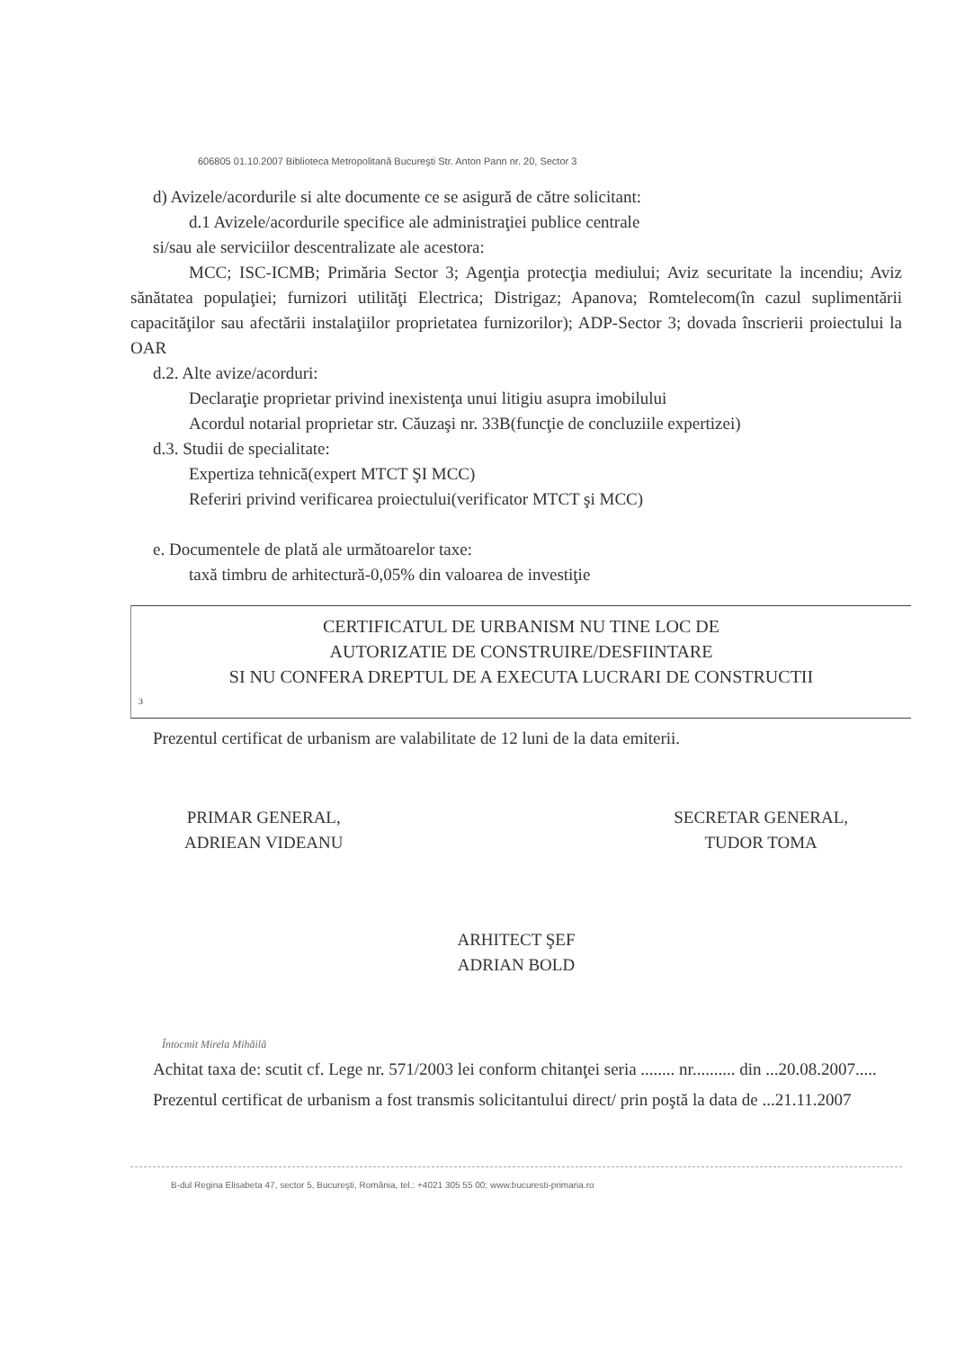606805 01.10.2007 Biblioteca Metropolitană Bucureşti Str. Anton Pann nr. 20, Sector 3
d) Avizele/acordurile si alte documente ce se asigură de către solicitant:
d.1 Avizele/acordurile specifice ale administraţiei publice centrale
si/sau ale serviciilor descentralizate ale acestora:
MCC; ISC-ICMB; Primăria Sector 3; Agenţia protecţia mediului; Aviz securitate la incendiu; Aviz sănătatea populaţiei; furnizori utilităţi Electrica; Distrigaz; Apanova; Romtelecom(în cazul suplimentării capacităţilor sau afectării instalaţiilor proprietatea furnizorilor); ADP-Sector 3; dovada înscrierii proiectului la OAR
d.2. Alte avize/acorduri:
Declaraţie proprietar privind inexistenţa unui litigiu asupra imobilului
Acordul notarial proprietar str. Căuzaşi nr. 33B(funcţie de concluziile expertizei)
d.3. Studii de specialitate:
Expertiza tehnică(expert MTCT ŞI MCC)
Referiri privind verificarea proiectului(verificator MTCT şi MCC)
e. Documentele de plată ale următoarelor taxe:
taxă timbru de arhitectură-0,05% din valoarea de investiţie
CERTIFICATUL DE URBANISM NU TINE LOC DE
AUTORIZATIE DE CONSTRUIRE/DESFIINTARE
SI NU CONFERA DREPTUL DE A EXECUTA LUCRARI DE CONSTRUCTII
3
Prezentul certificat de urbanism are valabilitate de 12 luni de la data emiterii.
PRIMAR GENERAL,
ADRIEAN VIDEANU
SECRETAR GENERAL,
TUDOR TOMA
ARHITECT ŞEF
ADRIAN BOLD
Întocmit Mirela Mihăilă
Achitat taxa de: scutit cf. Lege nr. 571/2003 lei conform chitanţei seria ........ nr.......... din ...20.08.2007.....
Prezentul certificat de urbanism a fost transmis solicitantului direct/ prin poştă la data de ...21.11.2007
B-dul Regina Elisabeta 47, sector 5, Bucureşti, România, tel.: +4021 305 55 00; www.bucuresti-primaria.ro